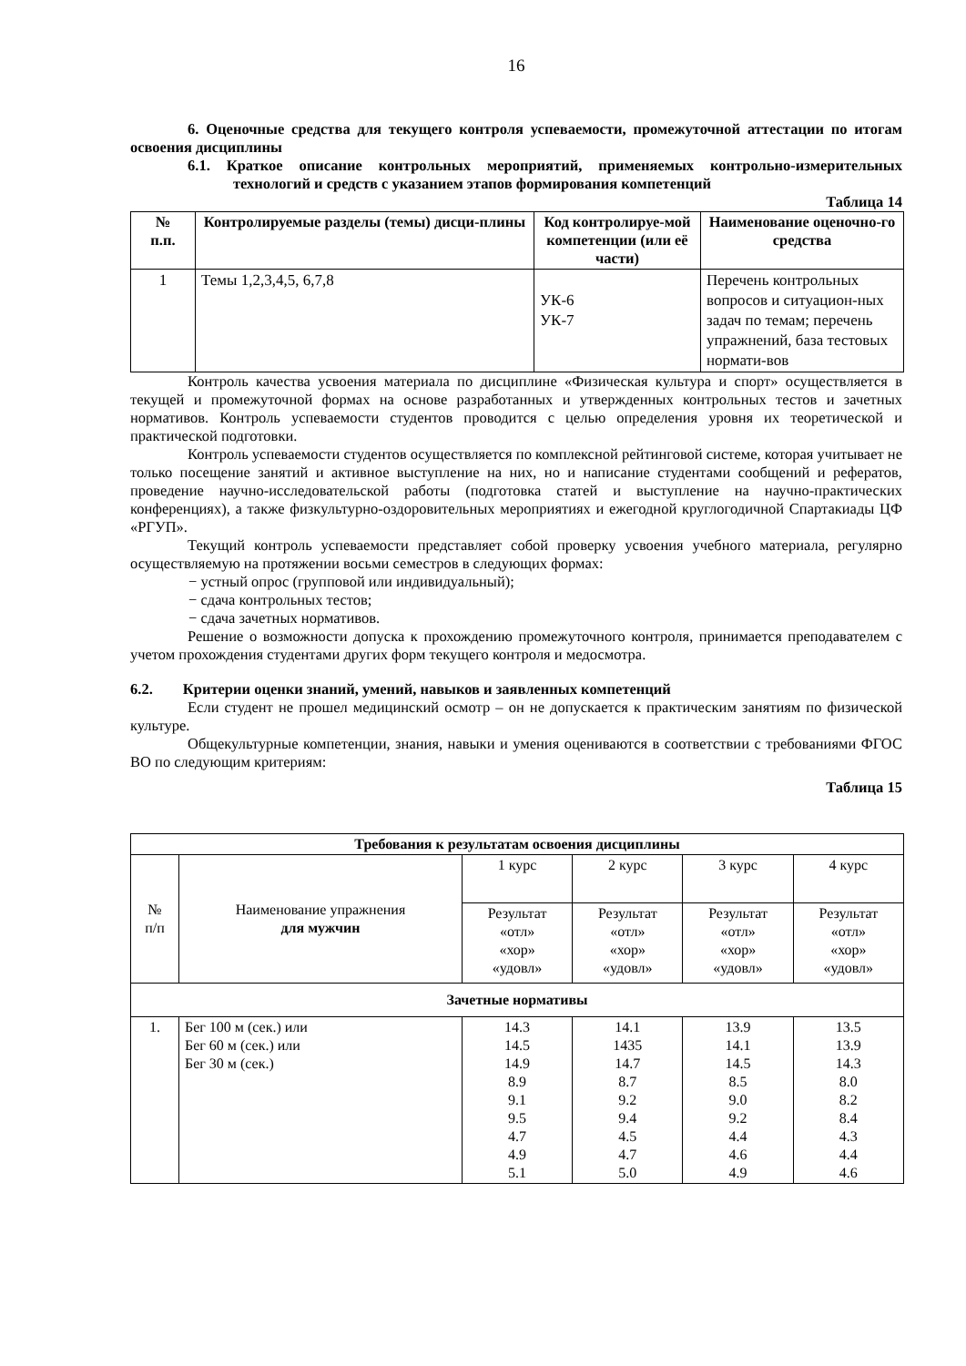16
6. Оценочные средства для текущего контроля успеваемости, промежуточной аттестации по итогам освоения дисциплины
6.1. Краткое описание контрольных мероприятий, применяемых контрольно-измерительных технологий и средств с указанием этапов формирования компетенций
Таблица 14
| № п.п. | Контролируемые разделы (темы) дисци-плины | Код контролируе-мой компетенции (или её части) | Наименование оценочно-го средства |
| --- | --- | --- | --- |
| 1 | Темы 1,2,3,4,5, 6,7,8 | УК-6 УК-7 | Перечень контрольных вопросов и ситуацион-ных задач по темам; перечень упражнений, база тестовых нормати-вов |
Контроль качества усвоения материала по дисциплине «Физическая культура и спорт» осуществляется в текущей и промежуточной формах на основе разработанных и утвержденных контрольных тестов и зачетных нормативов. Контроль успеваемости студентов проводится с целью определения уровня их теоретической и практической подготовки.
Контроль успеваемости студентов осуществляется по комплексной рейтинговой системе, которая учитывает не только посещение занятий и активное выступление на них, но и написание студентами сообщений и рефератов, проведение научно-исследовательской работы (подготовка статей и выступление на научно-практических конференциях), а также физкультурно-оздоровительных мероприятиях и ежегодной круглогодичной Спартакиады ЦФ «РГУП».
Текущий контроль успеваемости представляет собой проверку усвоения учебного материала, регулярно осуществляемую на протяжении восьми семестров в следующих формах:
− устный опрос (групповой или индивидуальный);
− сдача контрольных тестов;
− сдача зачетных нормативов.
Решение о возможности допуска к прохождению промежуточного контроля, принимается преподавателем с учетом прохождения студентами других форм текущего контроля и медосмотра.
6.2. Критерии оценки знаний, умений, навыков и заявленных компетенций
Если студент не прошел медицинский осмотр – он не допускается к практическим занятиям по физической культуре.
Общекультурные компетенции, знания, навыки и умения оцениваются в соответствии с требованиями ФГОС ВО по следующим критериям:
Таблица 15
| Требования к результатам освоения дисциплины | | | | | |
| --- | --- | --- | --- | --- | --- |
| № п/п | Наименование упражнения для мужчин | 1 курс | 2 курс | 3 курс | 4 курс |
| | | Результат «отл» «хор» «удовл» | Результат «отл» «хор» «удовл» | Результат «отл» «хор» «удовл» | Результат «отл» «хор» «удовл» |
| Зачетные нормативы | | | | | |
| 1. | Бег 100 м (сек.) или Бег 60 м (сек.) или Бег 30 м (сек.) | 14.3 14.5 14.9 8.9 9.1 9.5 4.7 4.9 5.1 | 14.1 1435 14.7 8.7 9.2 9.4 4.5 4.7 5.0 | 13.9 14.1 14.5 8.5 9.0 9.2 4.4 4.6 4.9 | 13.5 13.9 14.3 8.0 8.2 8.4 4.3 4.4 4.6 |